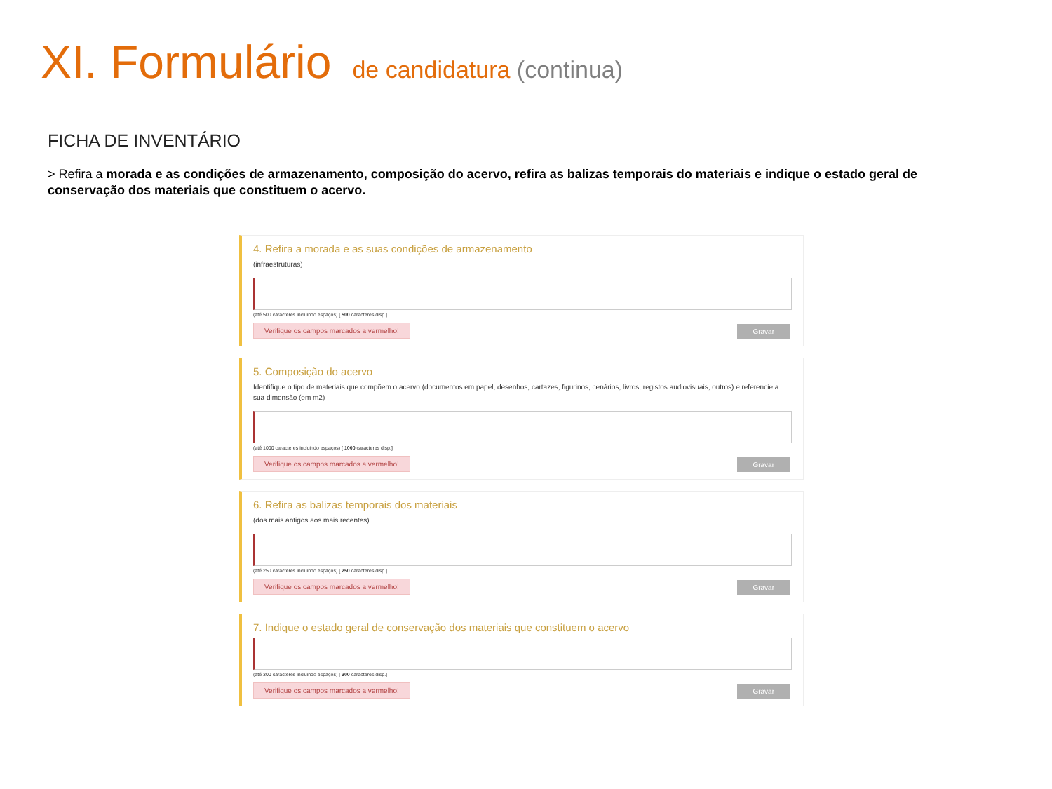XI. Formulário de candidatura (continua)
FICHA DE INVENTÁRIO
> Refira a morada e as condições de armazenamento, composição do acervo, refira as balizas temporais do materiais e indique o estado geral de conservação dos materiais que constituem o acervo.
4. Refira a morada e as suas condições de armazenamento
(infraestruturas)
(até 500 caracteres incluindo espaços) [ 500 caracteres disp.]
Verifique os campos marcados a vermelho! Gravar
5. Composição do acervo
Identifique o tipo de materiais que compõem o acervo (documentos em papel, desenhos, cartazes, figurinos, cenários, livros, registos audiovisuais, outros) e referencie a sua dimensão (em m2)
(até 1000 caracteres incluindo espaços) [ 1000 caracteres disp.]
Verifique os campos marcados a vermelho! Gravar
6. Refira as balizas temporais dos materiais
(dos mais antigos aos mais recentes)
(até 250 caracteres incluindo espaços) [ 250 caracteres disp.]
Verifique os campos marcados a vermelho! Gravar
7. Indique o estado geral de conservação dos materiais que constituem o acervo
(até 300 caracteres incluindo espaços) [ 300 caracteres disp.]
Verifique os campos marcados a vermelho! Gravar